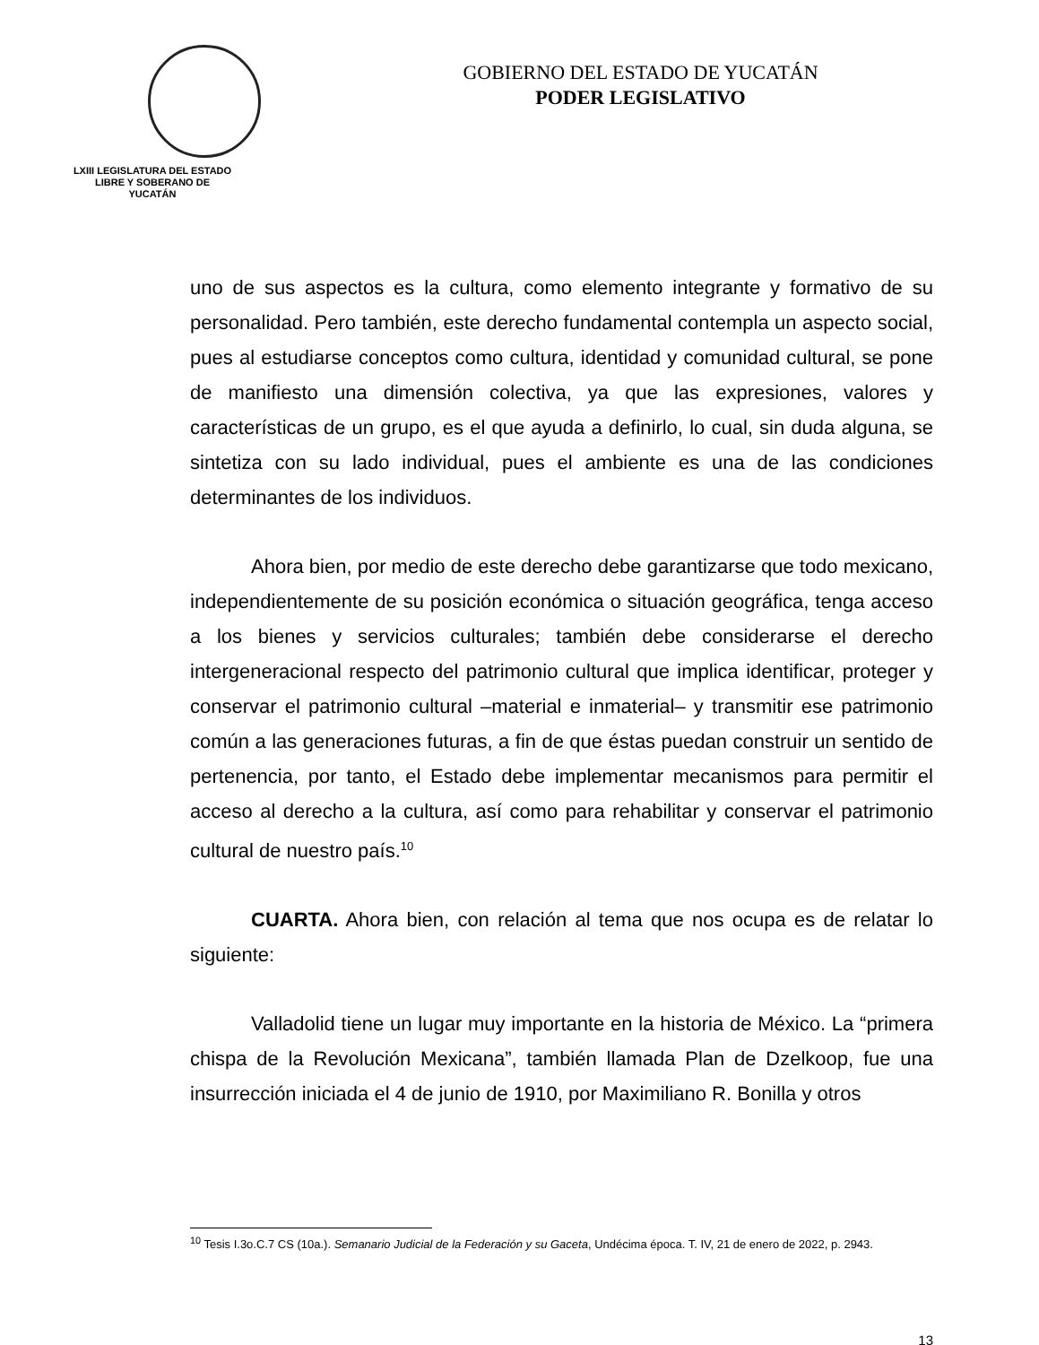LXIII LEGISLATURA DEL ESTADO
LIBRE Y SOBERANO DE
YUCATÁN
GOBIERNO DEL ESTADO DE YUCATÁN
PODER LEGISLATIVO
uno de sus aspectos es la cultura, como elemento integrante y formativo de su personalidad. Pero también, este derecho fundamental contempla un aspecto social, pues al estudiarse conceptos como cultura, identidad y comunidad cultural, se pone de manifiesto una dimensión colectiva, ya que las expresiones, valores y características de un grupo, es el que ayuda a definirlo, lo cual, sin duda alguna, se sintetiza con su lado individual, pues el ambiente es una de las condiciones determinantes de los individuos.
Ahora bien, por medio de este derecho debe garantizarse que todo mexicano, independientemente de su posición económica o situación geográfica, tenga acceso a los bienes y servicios culturales; también debe considerarse el derecho intergeneracional respecto del patrimonio cultural que implica identificar, proteger y conservar el patrimonio cultural –material e inmaterial– y transmitir ese patrimonio común a las generaciones futuras, a fin de que éstas puedan construir un sentido de pertenencia, por tanto, el Estado debe implementar mecanismos para permitir el acceso al derecho a la cultura, así como para rehabilitar y conservar el patrimonio cultural de nuestro país.<sup>10</sup>
CUARTA. Ahora bien, con relación al tema que nos ocupa es de relatar lo siguiente:
Valladolid tiene un lugar muy importante en la historia de México. La “primera chispa de la Revolución Mexicana”, también llamada Plan de Dzelkoop, fue una insurrección iniciada el 4 de junio de 1910, por Maximiliano R. Bonilla y otros
<sup>10</sup> Tesis I.3o.C.7 CS (10a.). Semanario Judicial de la Federación y su Gaceta, Undécima época. T. IV, 21 de enero de 2022, p. 2943.
13